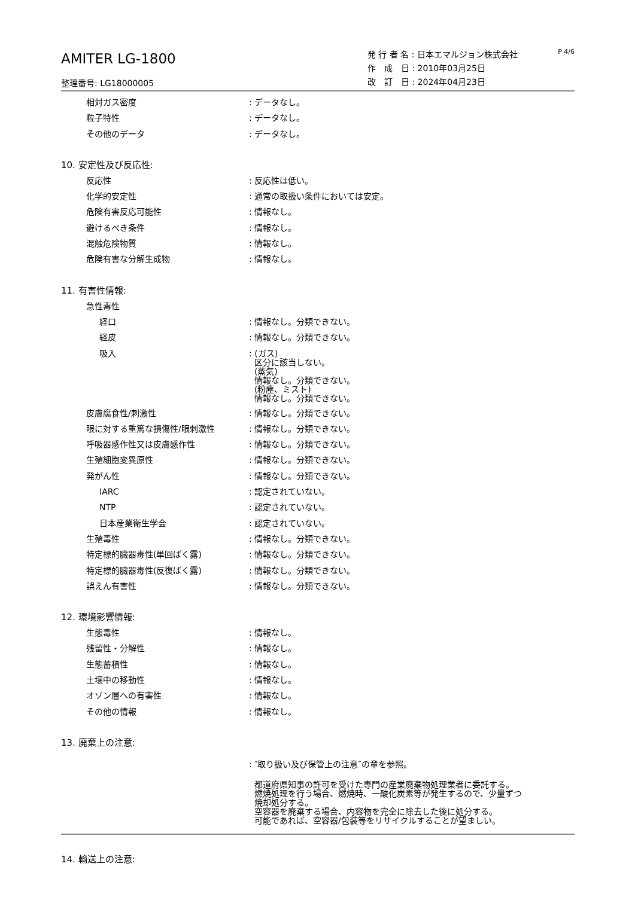AMITER LG-1800
整理番号: LG18000005
発 行 者 名 : 日本エマルジョン株式会社
作　成　日 : 2010年03月25日
改　訂　日 : 2024年04月23日
P 4/6
相対ガス密度 : データなし。
粒子特性 : データなし。
その他のデータ : データなし。
10. 安定性及び反応性:
反応性 : 反応性は低い。
化学的安定性 : 通常の取扱い条件においては安定。
危険有害反応可能性 : 情報なし。
避けるべき条件 : 情報なし。
混触危険物質 : 情報なし。
危険有害な分解生成物 : 情報なし。
11. 有害性情報:
急性毒性
経口 : 情報なし。分類できない。
経皮 : 情報なし。分類できない。
吸入
: (ガス)
区分に該当しない。
(蒸気)
情報なし。分類できない。
(粉塵、ミスト)
情報なし。分類できない。
皮膚腐食性/刺激性 : 情報なし。分類できない。
眼に対する重篤な損傷性/眼刺激性 : 情報なし。分類できない。
呼吸器感作性又は皮膚感作性 : 情報なし。分類できない。
生殖細胞変異原性 : 情報なし。分類できない。
発がん性 : 情報なし。分類できない。
IARC : 認定されていない。
NTP : 認定されていない。
日本産業衛生学会 : 認定されていない。
生殖毒性 : 情報なし。分類できない。
特定標的臓器毒性(単回ばく露) : 情報なし。分類できない。
特定標的臓器毒性(反復ばく露) : 情報なし。分類できない。
誤えん有害性 : 情報なし。分類できない。
12. 環境影響情報:
生態毒性 : 情報なし。
残留性・分解性 : 情報なし。
生態蓄積性 : 情報なし。
土壌中の移動性 : 情報なし。
オゾン層への有害性 : 情報なし。
その他の情報 : 情報なし。
13. 廃棄上の注意:
: ″取り扱い及び保管上の注意″の章を参照。
都道府県知事の許可を受けた専門の産業廃棄物処理業者に委託する。
燃焼処理を行う場合、燃焼時、一酸化炭素等が発生するので、少量ずつ
焼却処分する。
空容器を廃棄する場合、内容物を完全に除去した後に処分する。
可能であれば、空容器/包装等をリサイクルすることが望ましい。
14. 輸送上の注意: